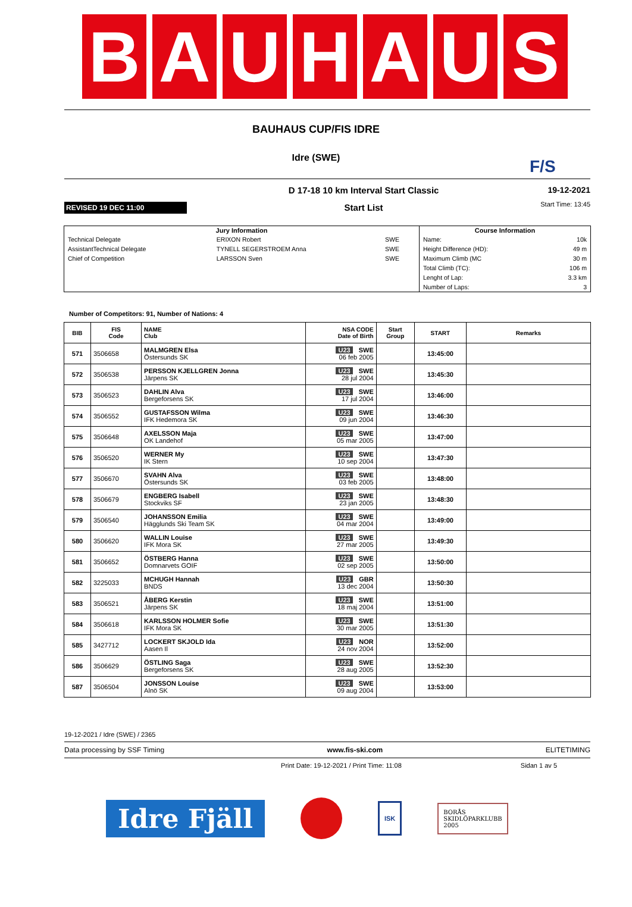B A U H A U S
BAUHAUS CUP/FIS IDRE
Idre (SWE)
F/S
REVISED 19 DEC 11:00
D 17-18 10 km Interval Start Classic
Start List
19-12-2021
Start Time: 13:45
| Jury Information | | | Course Information | |
| --- | --- | --- | --- | --- |
| Technical Delegate | ERIXON Robert | SWE | Name: | 10k |
| AssistantTechnical Delegate | TYNELL SEGERSTROEM Anna | SWE | Height Difference (HD): | 49 m |
| Chief of Competition | LARSSON Sven | SWE | Maximum Climb (MC | 30 m |
| | | | Total Climb (TC): | 106 m |
| | | | Lenght of Lap: | 3.3 km |
| | | | Number of Laps: | 3 |
Number of Competitors: 91, Number of Nations: 4
| BIB | FIS Code | NAME Club | NSA CODE Date of Birth | Start Group | START | Remarks |
| --- | --- | --- | --- | --- | --- | --- |
| 571 | 3506658 | MALMGREN Elsa Östersunds SK | U23 SWE 06 feb 2005 | | 13:45:00 | |
| 572 | 3506538 | PERSSON KJELLGREN Jonna Järpens SK | U23 SWE 28 jul 2004 | | 13:45:30 | |
| 573 | 3506523 | DAHLIN Alva Bergeforsens SK | U23 SWE 17 jul 2004 | | 13:46:00 | |
| 574 | 3506552 | GUSTAFSSON Wilma IFK Hedemora SK | U23 SWE 09 jun 2004 | | 13:46:30 | |
| 575 | 3506648 | AXELSSON Maja OK Landehof | U23 SWE 05 mar 2005 | | 13:47:00 | |
| 576 | 3506520 | WERNER My IK Stern | U23 SWE 10 sep 2004 | | 13:47:30 | |
| 577 | 3506670 | SVAHN Alva Östersunds SK | U23 SWE 03 feb 2005 | | 13:48:00 | |
| 578 | 3506679 | ENGBERG Isabell Stockviks SF | U23 SWE 23 jan 2005 | | 13:48:30 | |
| 579 | 3506540 | JOHANSSON Emilia Hägglunds Ski Team SK | U23 SWE 04 mar 2004 | | 13:49:00 | |
| 580 | 3506620 | WALLIN Louise IFK Mora SK | U23 SWE 27 mar 2005 | | 13:49:30 | |
| 581 | 3506652 | ÖSTBERG Hanna Domnarvets GOIF | U23 SWE 02 sep 2005 | | 13:50:00 | |
| 582 | 3225033 | MCHUGH Hannah BNDS | U23 GBR 13 dec 2004 | | 13:50:30 | |
| 583 | 3506521 | ÅBERG Kerstin Järpens SK | U23 SWE 18 maj 2004 | | 13:51:00 | |
| 584 | 3506618 | KARLSSON HOLMER Sofie IFK Mora SK | U23 SWE 30 mar 2005 | | 13:51:30 | |
| 585 | 3427712 | LOCKERT SKJOLD Ida Aasen Il | U23 NOR 24 nov 2004 | | 13:52:00 | |
| 586 | 3506629 | ÖSTLING Saga Bergeforsens SK | U23 SWE 28 aug 2005 | | 13:52:30 | |
| 587 | 3506504 | JONSSON Louise Alnö SK | U23 SWE 09 aug 2004 | | 13:53:00 | |
19-12-2021 / Idre (SWE) / 2365
Data processing by SSF Timing www.fis-ski.com ELITETIMING
Print Date: 19-12-2021 / Print Time: 11:08 Sidan 1 av 5
Idre Fjäll
ISK
BORÅS
SKIDLÖPARKLUBB
2005